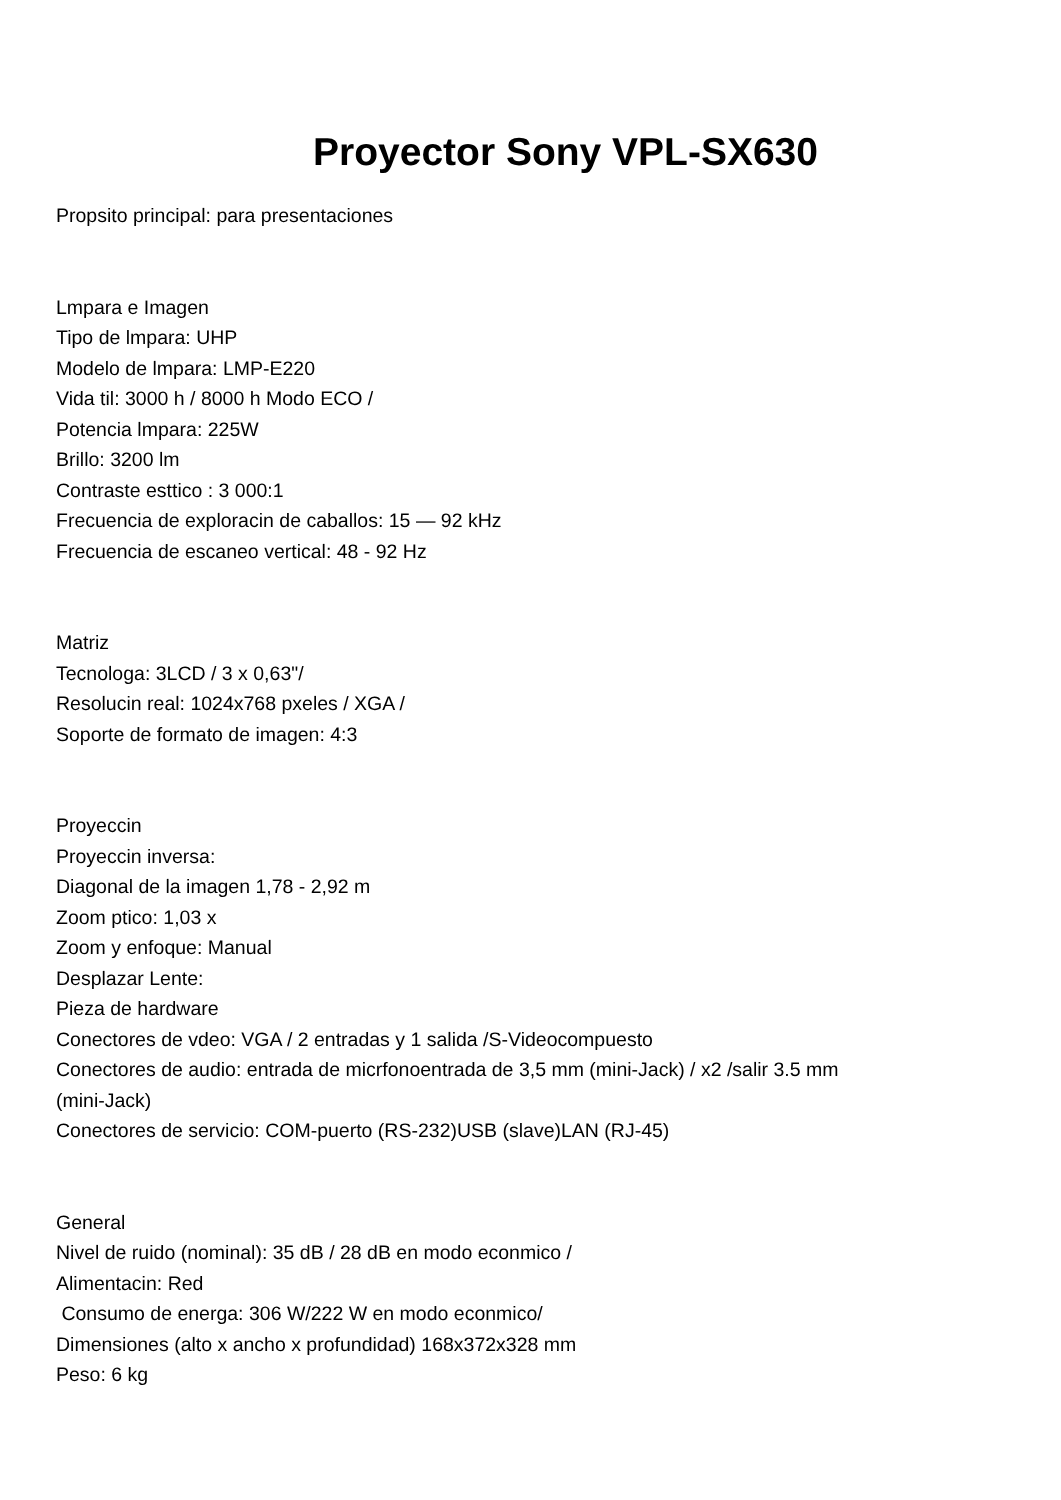Proyector Sony VPL-SX630
Propsito principal: para presentaciones
Lmpara e Imagen
Tipo de lmpara: UHP
Modelo de lmpara: LMP-E220
Vida til: 3000 h / 8000 h Modo ECO /
Potencia lmpara: 225W
Brillo: 3200 lm
Contraste esttico : 3 000:1
Frecuencia de exploracin de caballos: 15 — 92 kHz
Frecuencia de escaneo vertical: 48 - 92 Hz
Matriz
Tecnologa: 3LCD / 3 x 0,63"/
Resolucin real: 1024x768 pxeles / XGA /
Soporte de formato de imagen: 4:3
Proyeccin
Proyeccin inversa:
Diagonal de la imagen 1,78 - 2,92 m
Zoom ptico: 1,03 x
Zoom y enfoque: Manual
Desplazar Lente:
Pieza de hardware
Conectores de vdeo: VGA / 2 entradas y 1 salida /S-Videocompuesto
Conectores de audio: entrada de micrfonoentrada de 3,5 mm (mini-Jack) / x2 /salir 3.5 mm
(mini-Jack)
Conectores de servicio: COM-puerto (RS-232)USB (slave)LAN (RJ-45)
General
Nivel de ruido (nominal): 35 dB / 28 dB en modo econmico /
Alimentacin: Red
Consumo de energa: 306 W/222 W en modo econmico/
Dimensiones (alto x ancho x profundidad) 168x372x328 mm
Peso: 6 kg